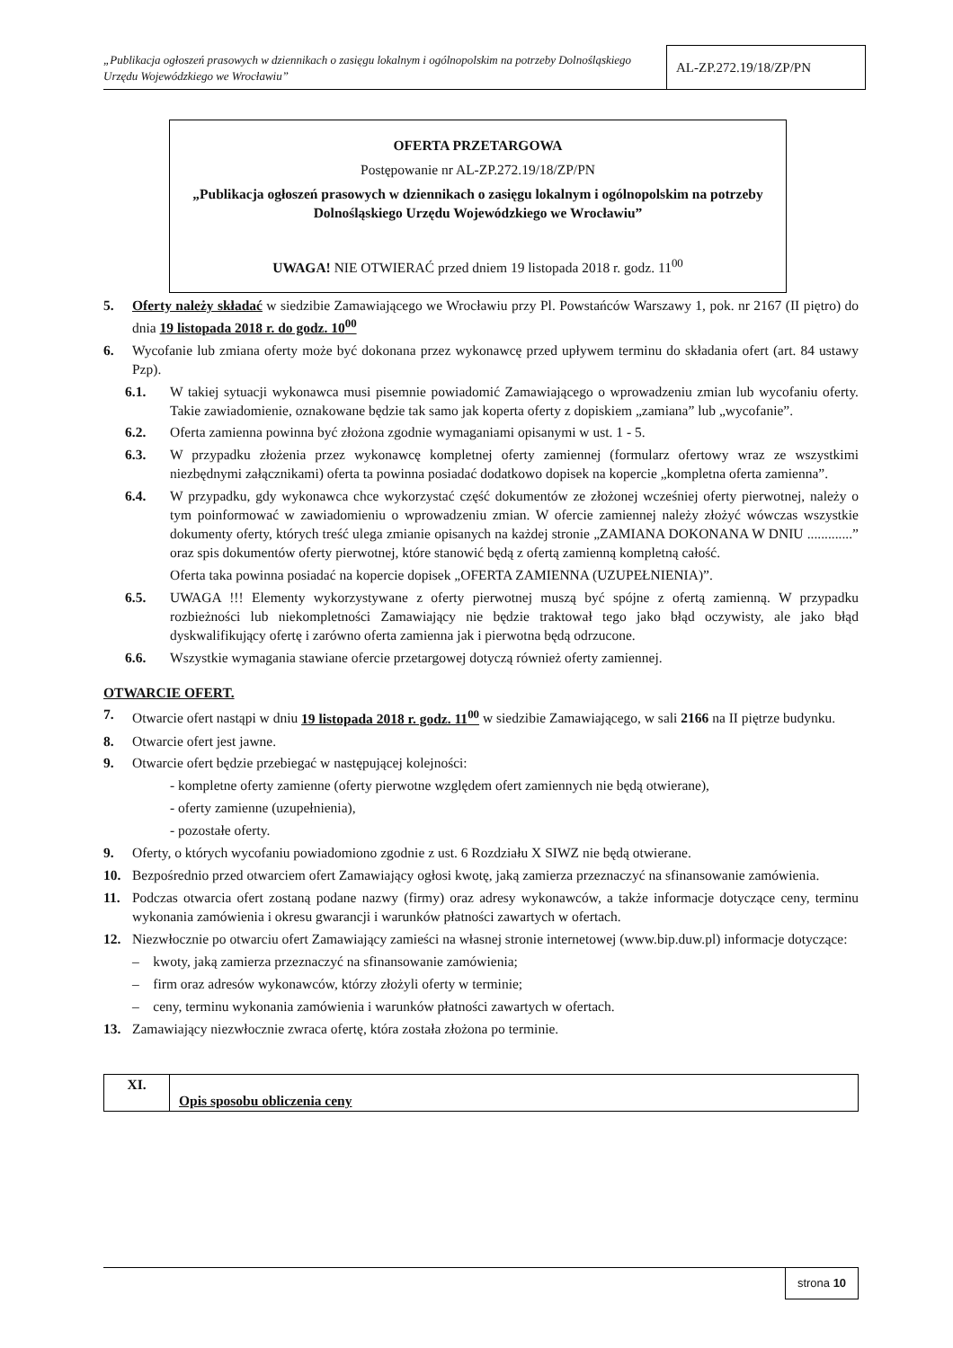„Publikacja ogłoszeń prasowych w dziennikach o zasięgu lokalnym i ogólnopolskim na potrzeby Dolnośląskiego Urzędu Wojewódzkiego we Wrocławiu”
AL-ZP.272.19/18/ZP/PN
OFERTA PRZETARGOWA
Postępowanie nr AL-ZP.272.19/18/ZP/PN
„Publikacja ogłoszeń prasowych w dziennikach o zasięgu lokalnym i ogólnopolskim na potrzeby Dolnośląskiego Urzędu Wojewódzkiego we Wrocławiu”
UWAGA! NIE OTWIERAĆ przed dniem 19 listopada 2018 r. godz. 11<sup>00</sup>
5. Oferty należy składać w siedzibie Zamawiającego we Wrocławiu przy Pl. Powstańców Warszawy 1, pok. nr 2167 (II piętro) do dnia 19 listopada 2018 r. do godz. 10<sup>00</sup>
6. Wycofanie lub zmiana oferty może być dokonana przez wykonawcę przed upływem terminu do składania ofert (art. 84 ustawy Pzp).
6.1. W takiej sytuacji wykonawca musi pisemnie powiadomić Zamawiającego o wprowadzeniu zmian lub wycofaniu oferty. Takie zawiadomienie, oznakowane będzie tak samo jak koperta oferty z dopiskiem „zamiana” lub „wycofanie”.
6.2. Oferta zamienna powinna być złożona zgodnie wymaganiami opisanymi w ust. 1 - 5.
6.3. W przypadku złożenia przez wykonawcę kompletnej oferty zamiennej (formularz ofertowy wraz ze wszystkimi niezbędnymi załącznikami) oferta ta powinna posiadać dodatkowo dopisek na kopercie „kompletna oferta zamienna”.
6.4. W przypadku, gdy wykonawca chce wykorzystać część dokumentów ze złożonej wcześniej oferty pierwotnej, należy o tym poinformować w zawiadomieniu o wprowadzeniu zmian. W ofercie zamiennej należy złożyć wówczas wszystkie dokumenty oferty, których treść ulega zmianie opisanych na każdej stronie „ZAMIANA DOKONANA W DNIU .............” oraz spis dokumentów oferty pierwotnej, które stanowić będą z ofertą zamienną kompletną całość.
Oferta taka powinna posiadać na kopercie dopisek „OFERTA ZAMIENNA (UZUPEŁNIENIA)”.
6.5. UWAGA !!! Elementy wykorzystywane z oferty pierwotnej muszą być spójne z ofertą zamienną. W przypadku rozbieżności lub niekompletności Zamawiający nie będzie traktował tego jako błąd oczywisty, ale jako błąd dyskwalifikujący ofertę i zarówno oferta zamienna jak i pierwotna będą odrzucone.
6.6. Wszystkie wymagania stawiane ofercie przetargowej dotyczą również oferty zamiennej.
OTWARCIE OFERT.
7. Otwarcie ofert nastąpi w dniu 19 listopada 2018 r. godz. 11<sup>00</sup> w siedzibie Zamawiającego, w sali 2166 na II piętrze budynku.
8. Otwarcie ofert jest jawne.
9. Otwarcie ofert będzie przebiegać w następującej kolejności:
- kompletne oferty zamienne (oferty pierwotne względem ofert zamiennych nie będą otwierane),
- oferty zamienne (uzupełnienia),
- pozostałe oferty.
9. Oferty, o których wycofaniu powiadomiono zgodnie z ust. 6 Rozdziału X SIWZ nie będą otwierane.
10. Bezpośrednio przed otwarciem ofert Zamawiający ogłosi kwotę, jaką zamierza przeznaczyć na sfinansowanie zamówienia.
11. Podczas otwarcia ofert zostaną podane nazwy (firmy) oraz adresy wykonawców, a także informacje dotyczące ceny, terminu wykonania zamówienia i okresu gwarancji i warunków płatności zawartych w ofertach.
12. Niezwłocznie po otwarciu ofert Zamawiający zamieści na własnej stronie internetowej (www.bip.duw.pl) informacje dotyczące:
– kwoty, jaką zamierza przeznaczyć na sfinansowanie zamówienia;
– firm oraz adresów wykonawców, którzy złożyli oferty w terminie;
– ceny, terminu wykonania zamówienia i warunków płatności zawartych w ofertach.
13. Zamawiający niezwłocznie zwraca ofertę, która została złożona po terminie.
| XI. | Opis sposobu obliczenia ceny |
strona 10